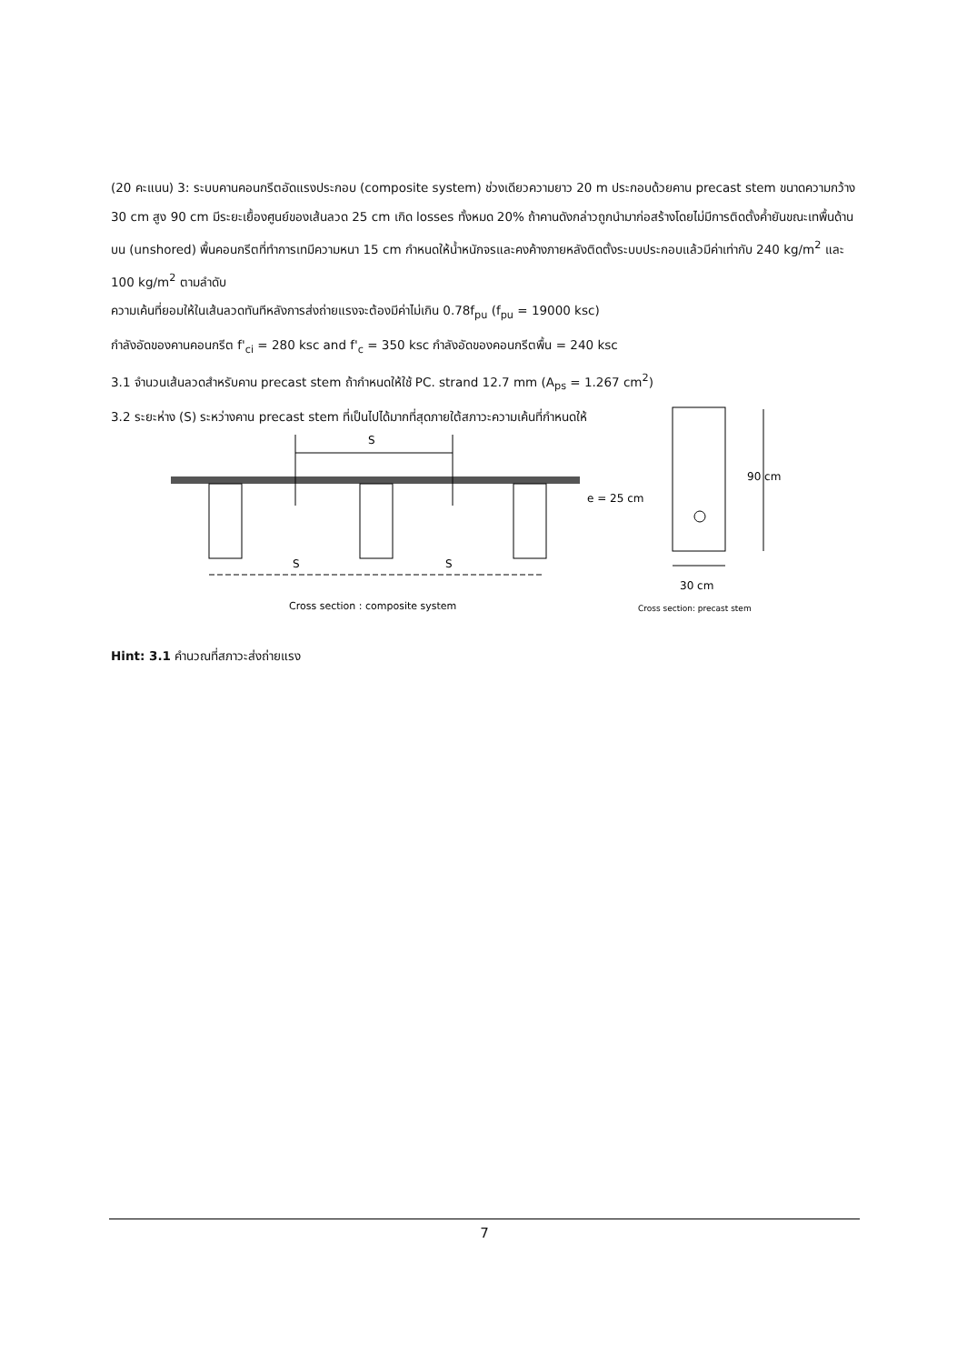(20 คะแนน) 3: ระบบคานคอนกรีตอัดแรงประกอบ (composite system) ช่วงเดียวความยาว 20 m ประกอบด้วยคาน precast stem ขนาดความกว้าง 30 cm สูง 90 cm มีระยะเยื้องศูนย์ของเส้นลวด 25 cm เกิด losses ทั้งหมด 20% ถ้าคานดังกล่าวถูกนำมาก่อสร้างโดยไม่มีการติดตั้งค้ำยันขณะเทพื้นด้านบน (unshored) พื้นคอนกรีตที่ทำการเทมีความหนา 15 cm กำหนดให้น้ำหนักจรและคงค้างภายหลังติดตั้งระบบประกอบแล้วมีค่าเท่ากับ 240 kg/m<sup>2</sup> และ 100 kg/m<sup>2</sup> ตามลำดับ
ความเค้นที่ยอมให้ในเส้นลวดทันทีหลังการส่งถ่ายแรงจะต้องมีค่าไม่เกิน 0.78f<sub>pu</sub> (f<sub>pu</sub> = 19000 ksc)
กำลังอัดของคานคอนกรีต f'<sub>ci</sub> = 280 ksc and f'<sub>c</sub> = 350 ksc กำลังอัดของคอนกรีตพื้น = 240 ksc
3.1 จำนวนเส้นลวดสำหรับคาน precast stem ถ้ากำหนดให้ใช้ PC. strand 12.7 mm (A<sub>ps</sub> = 1.267 cm<sup>2</sup>)
3.2 ระยะห่าง (S) ระหว่างคาน precast stem ที่เป็นไปได้มากที่สุดภายใต้สภาวะความเค้นที่กำหนดให้
S
S
S
Cross section : composite system
e = 25 cm
90 cm
30 cm
Cross section: precast stem
Hint: 3.1 คำนวณที่สภาวะส่งถ่ายแรง
7